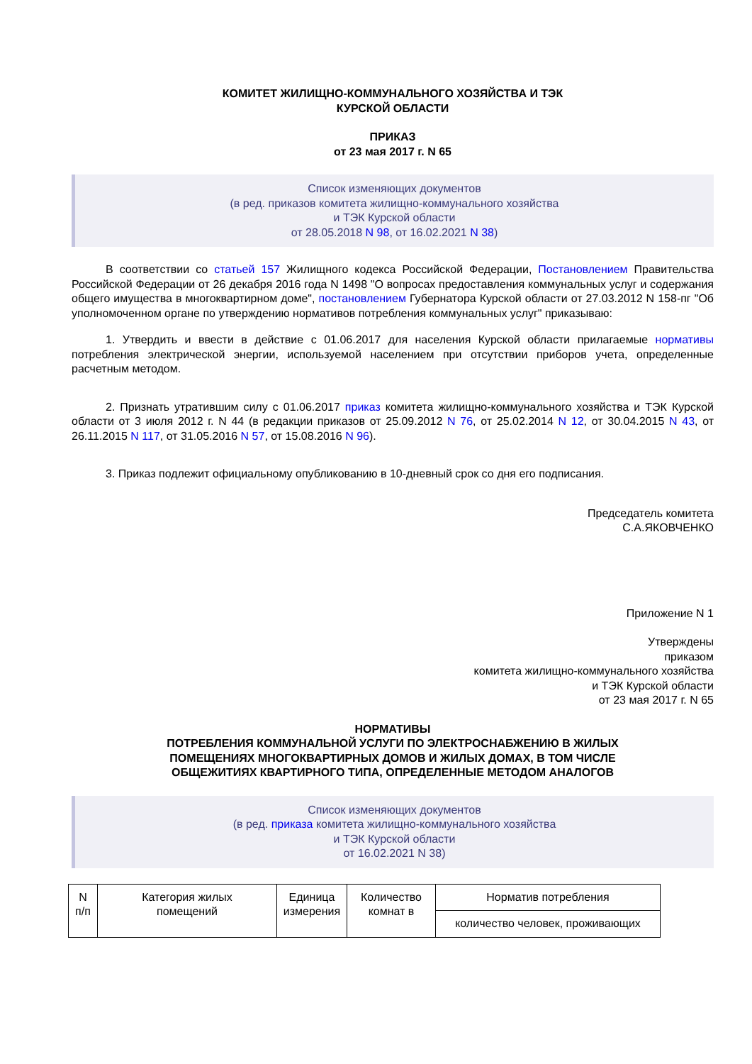КОМИТЕТ ЖИЛИЩНО-КОММУНАЛЬНОГО ХОЗЯЙСТВА И ТЭК
КУРСКОЙ ОБЛАСТИ
ПРИКАЗ
от 23 мая 2017 г. N 65
Список изменяющих документов
(в ред. приказов комитета жилищно-коммунального хозяйства
и ТЭК Курской области
от 28.05.2018 N 98, от 16.02.2021 N 38)
В соответствии со статьей 157 Жилищного кодекса Российской Федерации, Постановлением Правительства Российской Федерации от 26 декабря 2016 года N 1498 "О вопросах предоставления коммунальных услуг и содержания общего имущества в многоквартирном доме", постановлением Губернатора Курской области от 27.03.2012 N 158-пг "Об уполномоченном органе по утверждению нормативов потребления коммунальных услуг" приказываю:
1. Утвердить и ввести в действие с 01.06.2017 для населения Курской области прилагаемые нормативы потребления электрической энергии, используемой населением при отсутствии приборов учета, определенные расчетным методом.
2. Признать утратившим силу с 01.06.2017 приказ комитета жилищно-коммунального хозяйства и ТЭК Курской области от 3 июля 2012 г. N 44 (в редакции приказов от 25.09.2012 N 76, от 25.02.2014 N 12, от 30.04.2015 N 43, от 26.11.2015 N 117, от 31.05.2016 N 57, от 15.08.2016 N 96).
3. Приказ подлежит официальному опубликованию в 10-дневный срок со дня его подписания.
Председатель комитета
С.А.ЯКОВЧЕНКО
Приложение N 1
Утверждены
приказом
комитета жилищно-коммунального хозяйства
и ТЭК Курской области
от 23 мая 2017 г. N 65
НОРМАТИВЫ
ПОТРЕБЛЕНИЯ КОММУНАЛЬНОЙ УСЛУГИ ПО ЭЛЕКТРОСНАБЖЕНИЮ В ЖИЛЫХ
ПОМЕЩЕНИЯХ МНОГОКВАРТИРНЫХ ДОМОВ И ЖИЛЫХ ДОМАХ, В ТОМ ЧИСЛЕ
ОБЩЕЖИТИЯХ КВАРТИРНОГО ТИПА, ОПРЕДЕЛЕННЫЕ МЕТОДОМ АНАЛОГОВ
Список изменяющих документов
(в ред. приказа комитета жилищно-коммунального хозяйства
и ТЭК Курской области
от 16.02.2021 N 38)
| N п/п | Категория жилых помещений | Единица измерения | Количество комнат в | Норматив потребления |
| | | | | количество человек, проживающих |